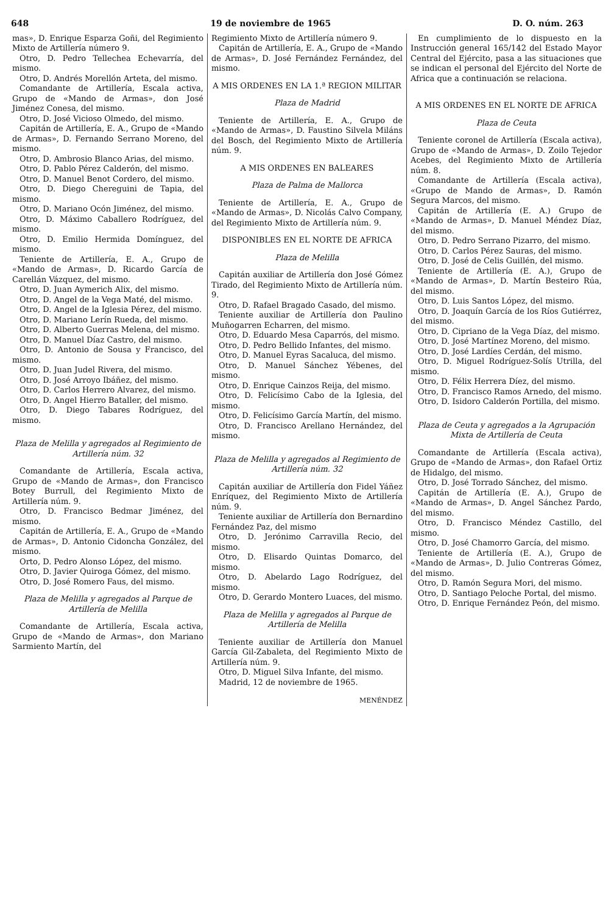648 19 de noviembre de 1965 D. O. núm. 263
mas», D. Enrique Esparza Goñi, del Regimiento Mixto de Artillería número 9.
Otro, D. Pedro Tellechea Echevarría, del mismo.
Otro, D. Andrés Morellón Arteta, del mismo.
Comandante de Artillería, Escala activa, Grupo de «Mando de Armas», don José Jiménez Conesa, del mismo.
Otro, D. José Vicioso Olmedo, del mismo.
Capitán de Artillería, E. A., Grupo de «Mando de Armas», D. Fernando Serrano Moreno, del mismo.
Otro, D. Ambrosio Blanco Arias, del mismo.
Otro, D. Pablo Pérez Calderón, del mismo.
Otro, D. Manuel Benot Cordero, del mismo.
Otro, D. Diego Chereguini de Tapia, del mismo.
Otro, D. Mariano Ocón Jiménez, del mismo.
Otro, D. Máximo Caballero Rodríguez, del mismo.
Otro, D. Emilio Hermida Domínguez, del mismo.
Teniente de Artillería, E. A., Grupo de «Mando de Armas», D. Ricardo García de Carellán Vázquez, del mismo.
Otro, D. Juan Aymerich Alix, del mismo.
Otro, D. Angel de la Vega Maté, del mismo.
Otro, D. Angel de la Iglesia Pérez, del mismo.
Otro, D. Mariano Lerín Rueda, del mismo.
Otro, D. Alberto Guerras Melena, del mismo.
Otro, D. Manuel Díaz Castro, del mismo.
Otro, D. Antonio de Sousa y Francisco, del mismo.
Otro, D. Juan Judel Rivera, del mismo.
Otro, D. José Arroyo Ibáñez, del mismo.
Otro, D. Carlos Herrero Alvarez, del mismo.
Otro, D. Angel Hierro Bataller, del mismo.
Otro, D. Diego Tabares Rodríguez, del mismo.
Plaza de Melilla y agregados al Regimiento de Artillería núm. 32
Comandante de Artillería, Escala activa, Grupo de «Mando de Armas», don Francisco Botey Burrull, del Regimiento Mixto de Artillería núm. 9.
Otro, D. Francisco Bedmar Jiménez, del mismo.
Capitán de Artillería, E. A., Grupo de «Mando de Armas», D. Antonio Cidoncha González, del mismo.
Orto, D. Pedro Alonso López, del mismo.
Otro, D. Javier Quiroga Gómez, del mismo.
Otro, D. José Romero Faus, del mismo.
Plaza de Melilla y agregados al Parque de Artillería de Melilla
Comandante de Artillería, Escala activa, Grupo de «Mando de Armas», don Mariano Sarmiento Martín, del
Regimiento Mixto de Artillería número 9.
Capitán de Artillería, E. A., Grupo de «Mando de Armas», D. José Fernández Fernández, del mismo.
A MIS ORDENES EN LA 1.ª REGION MILITAR
Plaza de Madrid
Teniente de Artillería, E. A., Grupo de «Mando de Armas», D. Faustino Silvela Miláns del Bosch, del Regimiento Mixto de Artillería núm. 9.
A MIS ORDENES EN BALEARES
Plaza de Palma de Mallorca
Teniente de Artillería, E. A., Grupo de «Mando de Armas», D. Nicolás Calvo Company, del Regimiento Mixto de Artillería núm. 9.
DISPONIBLES EN EL NORTE DE AFRICA
Plaza de Melilla
Capitán auxiliar de Artillería don José Gómez Tirado, del Regimiento Mixto de Artillería núm. 9.
Otro, D. Rafael Bragado Casado, del mismo.
Teniente auxiliar de Artillería don Paulino Muñogarren Echarren, del mismo.
Otro, D. Eduardo Mesa Caparrós, del mismo.
Otro, D. Pedro Bellido Infantes, del mismo.
Otro, D. Manuel Eyras Sacaluca, del mismo.
Otro, D. Manuel Sánchez Yébenes, del mismo.
Otro, D. Enrique Cainzos Reija, del mismo.
Otro, D. Felicísimo Cabo de la Iglesia, del mismo.
Otro, D. Felicísimo García Martín, del mismo.
Otro, D. Francisco Arellano Hernández, del mismo.
Plaza de Melilla y agregados al Regimiento de Artillería núm. 32
Capitán auxiliar de Artillería don Fidel Yáñez Enríquez, del Regimiento Mixto de Artillería núm. 9.
Teniente auxiliar de Artillería don Bernardino Fernández Paz, del mismo
Otro, D. Jerónimo Carravilla Recio, del mismo.
Otro, D. Elisardo Quintas Domarco, del mismo.
Otro, D. Abelardo Lago Rodríguez, del mismo.
Otro, D. Gerardo Montero Luaces, del mismo.
Plaza de Melilla y agregados al Parque de Artillería de Melilla
Teniente auxiliar de Artillería don Manuel García Gil-Zabaleta, del Regimiento Mixto de Artillería núm. 9.
Otro, D. Miguel Silva Infante, del mismo.
Madrid, 12 de noviembre de 1965.
MENÉNDEZ
En cumplimiento de lo dispuesto en la Instrucción general 165/142 del Estado Mayor Central del Ejército, pasa a las situaciones que se indican el personal del Ejército del Norte de Africa que a continuación se relaciona.
A MIS ORDENES EN EL NORTE DE AFRICA
Plaza de Ceuta
Teniente coronel de Artillería (Escala activa), Grupo de «Mando de Armas», D. Zoilo Tejedor Acebes, del Regimiento Mixto de Artillería núm. 8.
Comandante de Artillería (Escala activa), «Grupo de Mando de Armas», D. Ramón Segura Marcos, del mismo.
Capitán de Artillería (E. A.) Grupo de «Mando de Armas», D. Manuel Méndez Díaz, del mismo.
Otro, D. Pedro Serrano Pizarro, del mismo.
Otro, D. Carlos Pérez Sauras, del mismo.
Otro, D. José de Celis Guillén, del mismo.
Teniente de Artillería (E. A.), Grupo de «Mando de Armas», D. Martín Besteiro Rúa, del mismo.
Otro, D. Luis Santos López, del mismo.
Otro, D. Joaquín García de los Ríos Gutiérrez, del mismo.
Otro, D. Cipriano de la Vega Díaz, del mismo.
Otro, D. José Martínez Moreno, del mismo.
Otro, D. José Lardíes Cerdán, del mismo.
Otro, D. Miguel Rodríguez-Solís Utrilla, del mismo.
Otro, D. Félix Herrera Díez, del mismo.
Otro, D. Francisco Ramos Arnedo, del mismo.
Otro, D. Isidoro Calderón Portilla, del mismo.
Plaza de Ceuta y agregados a la Agrupación Mixta de Artillería de Ceuta
Comandante de Artillería (Escala activa), Grupo de «Mando de Armas», don Rafael Ortiz de Hidalgo, del mismo.
Otro, D. José Torrado Sánchez, del mismo.
Capitán de Artillería (E. A.), Grupo de «Mando de Armas», D. Angel Sánchez Pardo, del mismo.
Otro, D. Francisco Méndez Castillo, del mismo.
Otro, D. José Chamorro García, del mismo.
Teniente de Artillería (E. A.), Grupo de «Mando de Armas», D. Julio Contreras Gómez, del mismo.
Otro, D. Ramón Segura Mori, del mismo.
Otro, D. Santiago Peloche Portal, del mismo.
Otro, D. Enrique Fernández Peón, del mismo.